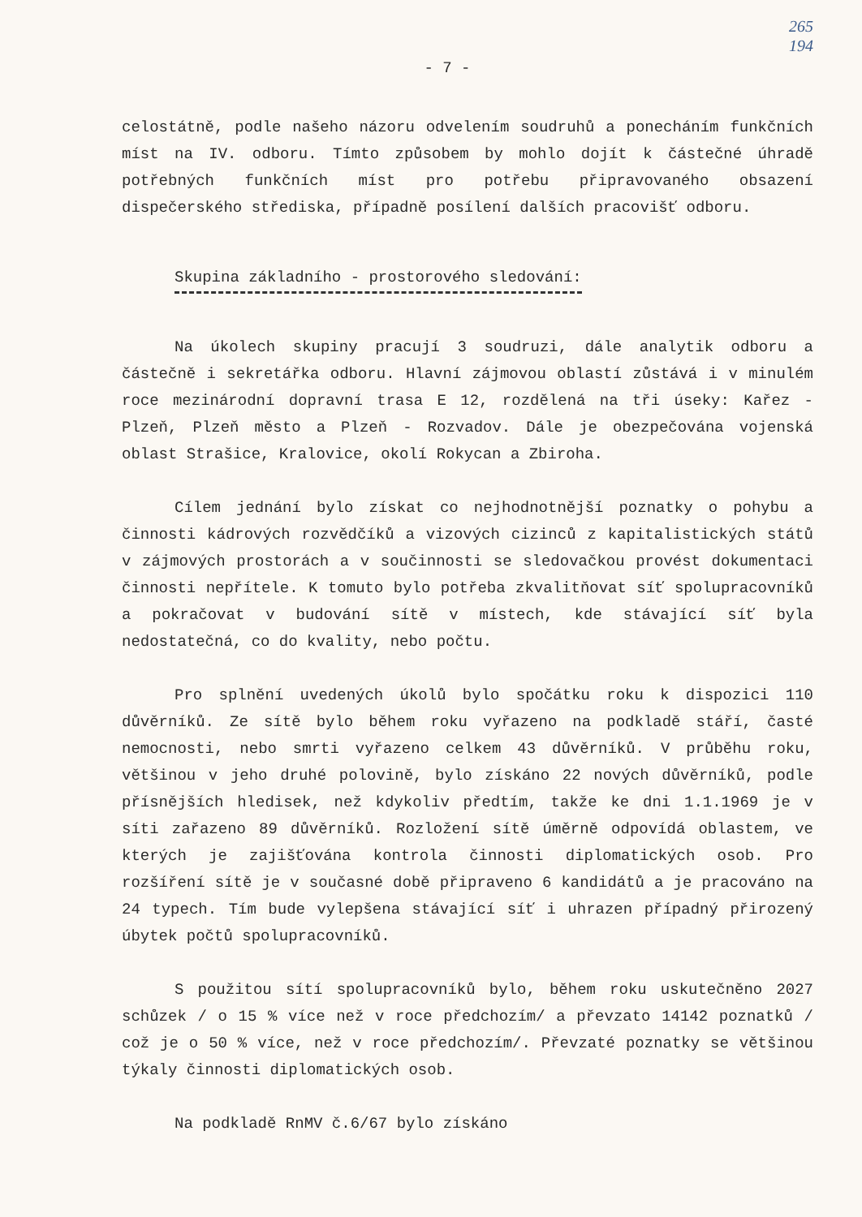265
194
- 7 -
celostátně, podle našeho názoru odvelením soudruhů a ponecháním funkčních míst na IV. odboru. Tímto způsobem by mohlo dojít k částečné úhradě potřebných funkčních míst pro potřebu připravovaného obsazení dispečerského střediska, případně posílení dalších pracovišť odboru.
Skupina základního - prostorového sledování:
Na úkolech skupiny pracují 3 soudruzi, dále analytik odboru a částečně i sekretářka odboru. Hlavní zájmovou oblastí zůstává i v minulém roce mezinárodní dopravní trasa E 12, rozdělená na tři úseky: Kařez - Plzeň, Plzeň město a Plzeň - Rozvadov. Dále je obezpečována vojenská oblast Strašice, Kralovice, okolí Rokycan a Zbiroha.
Cílem jednání bylo získat co nejhodnotnější poznatky o pohybu a činnosti kádrových rozvědčíků a vizových cizinců z kapitalistických států v zájmových prostorách a v součinnosti se sledovačkou provést dokumentaci činnosti nepřítele. K tomuto bylo potřeba zkvalitňovat síť spolupracovníků a pokračovat v budování sítě v místech, kde stávající síť byla nedostatečná, co do kvality, nebo počtu.
Pro splnění uvedených úkolů bylo spočátku roku k dispozici 110 důvěrníků. Ze sítě bylo během roku vyřazeno na podkladě stáří, časté nemocnosti, nebo smrti vyřazeno celkem 43 důvěrníků. V průběhu roku, většinou v jeho druhé polovině, bylo získáno 22 nových důvěrníků, podle přísnějších hledisek, než kdykoliv předtím, takže ke dni 1.1.1969 je v síti zařazeno 89 důvěrníků. Rozložení sítě úměrně odpovídá oblastem, ve kterých je zajišťována kontrola činnosti diplomatických osob. Pro rozšíření sítě je v současné době připraveno 6 kandidátů a je pracováno na 24 typech. Tím bude vylepšena stávající síť i uhrazen případný přirozený úbytek počtů spolupracovníků.
S použitou sítí spolupracovníků bylo, během roku uskutečněno 2027 schůzek / o 15 % více než v roce předchozím/ a převzato 14142 poznatků / což je o 50 % více, než v roce předchozím/. Převzaté poznatky se většinou týkaly činnosti diplomatických osob.
Na podkladě RnMV č.6/67 bylo získáno